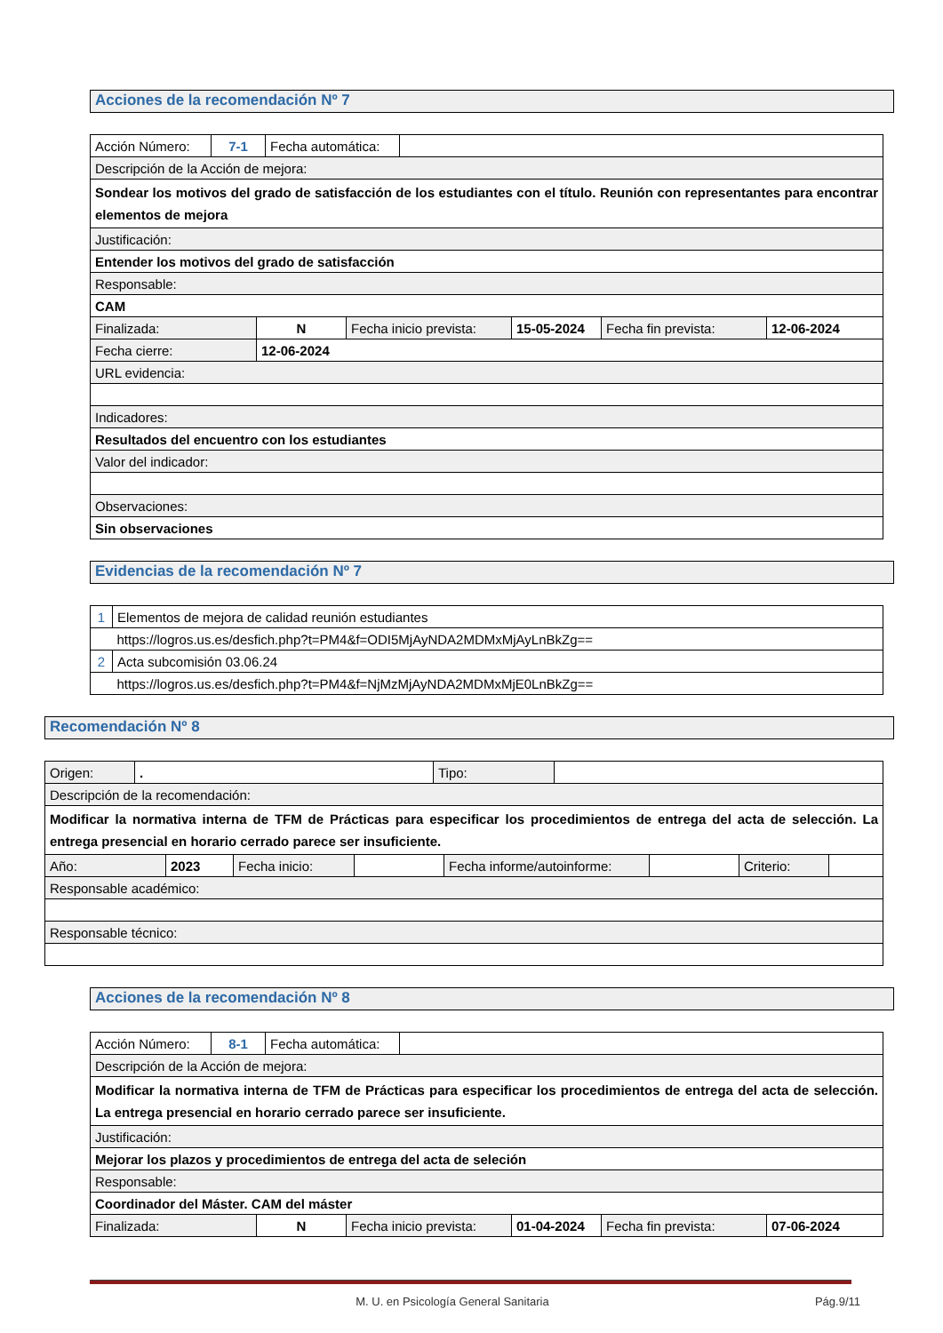Acciones de la recomendación Nº 7
| Acción Número: | 7-1 | Fecha automática: | |
| Descripción de la Acción de mejora: | | | |
| Sondear los motivos del grado de satisfacción de los estudiantes con el título. Reunión con representantes para encontrar elementos de mejora | | | |
| Justificación: | | | |
| Entender los motivos del grado de satisfacción | | | |
| Responsable: | | | |
| CAM | | | |
| Finalizada: | N | Fecha inicio prevista: | 15-05-2024 | Fecha fin prevista: | 12-06-2024 |
| Fecha cierre: | 12-06-2024 | | | | |
| URL evidencia: | | | | | |
| Indicadores: | | | | | |
| Resultados del encuentro con los estudiantes | | | | | |
| Valor del indicador: | | | | | |
| Observaciones: | | | | | |
| Sin observaciones | | | | | |
Evidencias de la recomendación Nº 7
| 1 | Elementos de mejora de calidad reunión estudiantes |
| | https://logros.us.es/desfich.php?t=PM4&f=ODI5MjAyNDA2MDMxMjAyLnBkZg== |
| 2 | Acta subcomisión 03.06.24 |
| | https://logros.us.es/desfich.php?t=PM4&f=NjMzMjAyNDA2MDMxMjE0LnBkZg== |
Recomendación Nº 8
| Origen: | . | Tipo: | |
| Descripción de la recomendación: | | | |
| Modificar la normativa interna de TFM de Prácticas para especificar los procedimientos de entrega del acta de selección. La entrega presencial en horario cerrado parece ser insuficiente. | | | |
| Año: | 2023 | Fecha inicio: | | Fecha informe/autoinforme: | | Criterio: | |
| Responsable académico: | | | | | | | |
| Responsable técnico: | | | | | | | |
Acciones de la recomendación Nº 8
| Acción Número: | 8-1 | Fecha automática: | |
| Descripción de la Acción de mejora: | | | |
| Modificar la normativa interna de TFM de Prácticas para especificar los procedimientos de entrega del acta de selección. La entrega presencial en horario cerrado parece ser insuficiente. | | | |
| Justificación: | | | |
| Mejorar los plazos y procedimientos de entrega del acta de seleción | | | |
| Responsable: | | | |
| Coordinador del Máster. CAM del máster | | | |
| Finalizada: | N | Fecha inicio prevista: | 01-04-2024 | Fecha fin prevista: | 07-06-2024 |
M. U. en Psicología General Sanitaria Pág.9/11